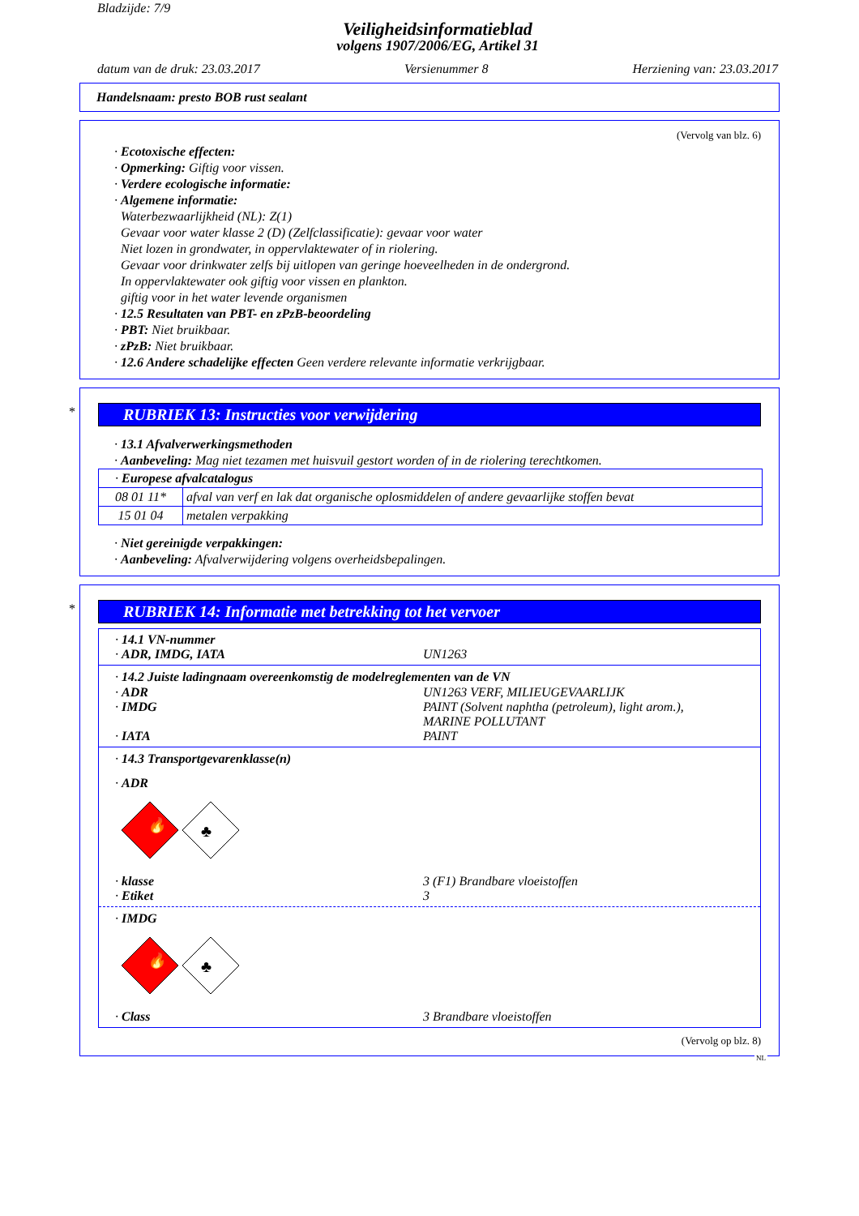Bladzijde: 7/9
Veiligheidsinformatieblad
volgens 1907/2006/EG, Artikel 31
datum van de druk: 23.03.2017 Versienummer 8 Herziening van: 23.03.2017
Handelsnaam: presto BOB rust sealant
(Vervolg van blz. 6)
· Ecotoxische effecten:
· Opmerking: Giftig voor vissen.
· Verdere ecologische informatie:
· Algemene informatie:
Waterbezwaarlijkheid (NL): Z(1)
Gevaar voor water klasse 2 (D) (Zelfclassificatie): gevaar voor water
Niet lozen in grondwater, in oppervlaktewater of in riolering.
Gevaar voor drinkwater zelfs bij uitlopen van geringe hoeveelheden in de ondergrond.
In oppervlaktewater ook giftig voor vissen en plankton.
giftig voor in het water levende organismen
· 12.5 Resultaten van PBT- en zPzB-beoordeling
· PBT: Niet bruikbaar.
· zPzB: Niet bruikbaar.
· 12.6 Andere schadelijke effecten Geen verdere relevante informatie verkrijgbaar.
*
RUBRIEK 13: Instructies voor verwijdering
· 13.1 Afvalverwerkingsmethoden
· Aanbeveling: Mag niet tezamen met huisvuil gestort worden of in de riolering terechtkomen.
| · Europese afvalcatalogus | |
| 08 01 11* | afval van verf en lak dat organische oplosmiddelen of andere gevaarlijke stoffen bevat |
| 15 01 04 | metalen verpakking |
· Niet gereinigde verpakkingen:
· Aanbeveling: Afvalverwijdering volgens overheidsbepalingen.
*
RUBRIEK 14: Informatie met betrekking tot het vervoer
· 14.1 VN-nummer
· ADR, IMDG, IATA UN1263
· 14.2 Juiste ladingnaam overeenkomstig de modelreglementen van de VN
· ADR UN1263 VERF, MILIEUGEVAARLIJK
· IMDG PAINT (Solvent naphtha (petroleum), light arom.),
MARINE POLLUTANT
· IATA PAINT
· 14.3 Transportgevarenklasse(n)
· ADR
🔥
♣
· klasse 3 (F1) Brandbare vloeistoffen
· Etiket 3
· IMDG
🔥
♣
· Class 3 Brandbare vloeistoffen
(Vervolg op blz. 8)
NL